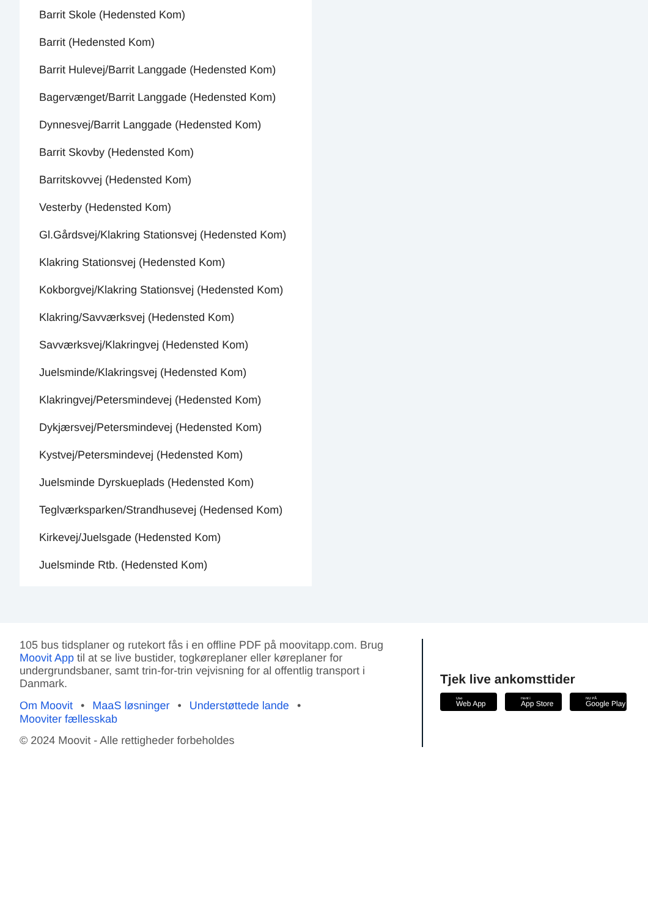Barrit Skole (Hedensted Kom)
Barrit (Hedensted Kom)
Barrit Hulevej/Barrit Langgade (Hedensted Kom)
Bagervænget/Barrit Langgade (Hedensted Kom)
Dynnesvej/Barrit Langgade (Hedensted Kom)
Barrit Skovby (Hedensted Kom)
Barritskovvej (Hedensted Kom)
Vesterby (Hedensted Kom)
Gl.Gårdsvej/Klakring Stationsvej (Hedensted Kom)
Klakring Stationsvej (Hedensted Kom)
Kokborgvej/Klakring Stationsvej (Hedensted Kom)
Klakring/Savværksvej (Hedensted Kom)
Savværksvej/Klakringvej (Hedensted Kom)
Juelsminde/Klakringsvej (Hedensted Kom)
Klakringvej/Petersmindevej (Hedensted Kom)
Dykjærsvej/Petersmindevej (Hedensted Kom)
Kystvej/Petersmindevej (Hedensted Kom)
Juelsminde Dyrskueplads (Hedensted Kom)
Teglværksparken/Strandhusevej (Hedensed Kom)
Kirkevej/Juelsgade (Hedensted Kom)
Juelsminde Rtb. (Hedensted Kom)
105 bus tidsplaner og rutekort fås i en offline PDF på moovitapp.com. Brug Moovit App til at se live bustider, togkøreplaner eller køreplaner for undergrundsbaner, samt trin-for-trin vejvisning for al offentlig transport i Danmark.
Om Moovit • MaaS løsninger • Understøttede lande •
Mooviter fællesskab
© 2024 Moovit - Alle rettigheder forbeholdes
Tjek live ankomsttider
Use
Web App
Hent i
App Store
NU PÅ
Google Play